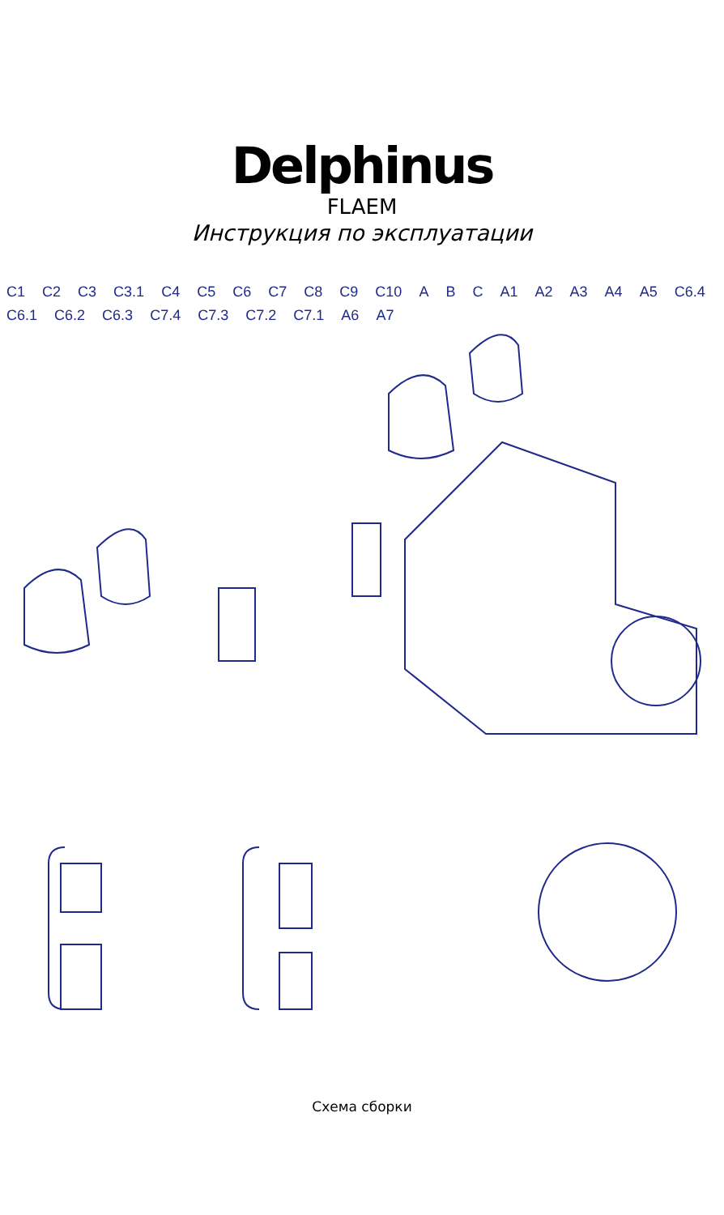Delphinus
FLAEM
Инструкция по эксплуатации
C1 C2 C3 C3.1 C4 C5 C6 C7 C8 C9 C10 A B C A1 A2 A3 A4 A5 C6.4 C6.1 C6.2 C6.3 C7.4 C7.3 C7.2 C7.1 A6 A7
Схема сборки